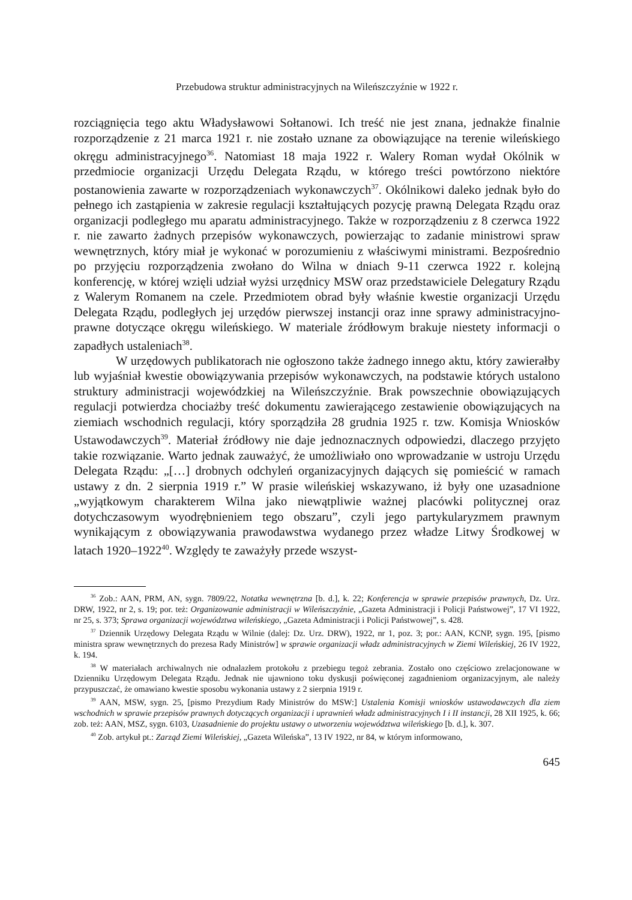Przebudowa struktur administracyjnych na Wileńszczyźnie w 1922 r.
rozciągnięcia tego aktu Władysławowi Sołtanowi. Ich treść nie jest znana, jednakże finalnie rozporządzenie z 21 marca 1921 r. nie zostało uznane za obowiązujące na terenie wileńskiego okręgu administracyjnego<sup>36</sup>. Natomiast 18 maja 1922 r. Walery Roman wydał Okólnik w przedmiocie organizacji Urzędu Delegata Rządu, w którego treści powtórzono niektóre postanowienia zawarte w rozporządzeniach wykonawczych<sup>37</sup>. Okólnikowi daleko jednak było do pełnego ich zastąpienia w zakresie regulacji kształtujących pozycję prawną Delegata Rządu oraz organizacji podległego mu aparatu administracyjnego. Także w rozporządzeniu z 8 czerwca 1922 r. nie zawarto żadnych przepisów wykonawczych, powierzając to zadanie ministrowi spraw wewnętrznych, który miał je wykonać w porozumieniu z właściwymi ministrami. Bezpośrednio po przyjęciu rozporządzenia zwołano do Wilna w dniach 9-11 czerwca 1922 r. kolejną konferencję, w której wzięli udział wyżsi urzędnicy MSW oraz przedstawiciele Delegatury Rządu z Walerym Romanem na czele. Przedmiotem obrad były właśnie kwestie organizacji Urzędu Delegata Rządu, podległych jej urzędów pierwszej instancji oraz inne sprawy administracyjno-prawne dotyczące okręgu wileńskiego. W materiale źródłowym brakuje niestety informacji o zapadłych ustaleniach<sup>38</sup>.
W urzędowych publikatorach nie ogłoszono także żadnego innego aktu, który zawierałby lub wyjaśniał kwestie obowiązywania przepisów wykonawczych, na podstawie których ustalono struktury administracji wojewódzkiej na Wileńszczyźnie. Brak powszechnie obowiązujących regulacji potwierdza chociażby treść dokumentu zawierającego zestawienie obowiązujących na ziemiach wschodnich regulacji, który sporządziła 28 grudnia 1925 r. tzw. Komisja Wniosków Ustawodawczych<sup>39</sup>. Materiał źródłowy nie daje jednoznacznych odpowiedzi, dlaczego przyjęto takie rozwiązanie. Warto jednak zauważyć, że umożliwiało ono wprowadzanie w ustroju Urzędu Delegata Rządu: „[…] drobnych odchyleń organizacyjnych dających się pomieścić w ramach ustawy z dn. 2 sierpnia 1919 r.” W prasie wileńskiej wskazywano, iż były one uzasadnione „wyjątkowym charakterem Wilna jako niewątpliwie ważnej placówki politycznej oraz dotychczasowym wyodrębnieniem tego obszaru”, czyli jego partykularyzmem prawnym wynikającym z obowiązywania prawodawstwa wydanego przez władze Litwy Środkowej w latach 1920–1922<sup>40</sup>. Względy te zaważyły przede wszyst-
<sup>36</sup> Zob.: AAN, PRM, AN, sygn. 7809/22, Notatka wewnętrzna [b. d.], k. 22; Konferencja w sprawie przepisów prawnych, Dz. Urz. DRW, 1922, nr 2, s. 19; por. też: Organizowanie administracji w Wileńszczyźnie, „Gazeta Administracji i Policji Państwowej”, 17 VI 1922, nr 25, s. 373; Sprawa organizacji województwa wileńskiego, „Gazeta Administracji i Policji Państwowej”, s. 428.
<sup>37</sup> Dziennik Urzędowy Delegata Rządu w Wilnie (dalej: Dz. Urz. DRW), 1922, nr 1, poz. 3; por.: AAN, KCNP, sygn. 195, [pismo ministra spraw wewnętrznych do prezesa Rady Ministrów] w sprawie organizacji władz administracyjnych w Ziemi Wileńskiej, 26 IV 1922, k. 194.
<sup>38</sup> W materiałach archiwalnych nie odnalazłem protokołu z przebiegu tegoż zebrania. Zostało ono częściowo zrelacjonowane w Dzienniku Urzędowym Delegata Rządu. Jednak nie ujawniono toku dyskusji poświęconej zagadnieniom organizacyjnym, ale należy przypuszczać, że omawiano kwestie sposobu wykonania ustawy z 2 sierpnia 1919 r.
<sup>39</sup> AAN, MSW, sygn. 25, [pismo Prezydium Rady Ministrów do MSW:] Ustalenia Komisji wniosków ustawodawczych dla ziem wschodnich w sprawie przepisów prawnych dotyczących organizacji i uprawnień władz administracyjnych I i II instancji, 28 XII 1925, k. 66; zob. też: AAN, MSZ, sygn. 6103, Uzasadnienie do projektu ustawy o utworzeniu województwa wileńskiego [b. d.], k. 307.
<sup>40</sup> Zob. artykuł pt.: Zarząd Ziemi Wileńskiej, „Gazeta Wileńska”, 13 IV 1922, nr 84, w którym informowano,
645